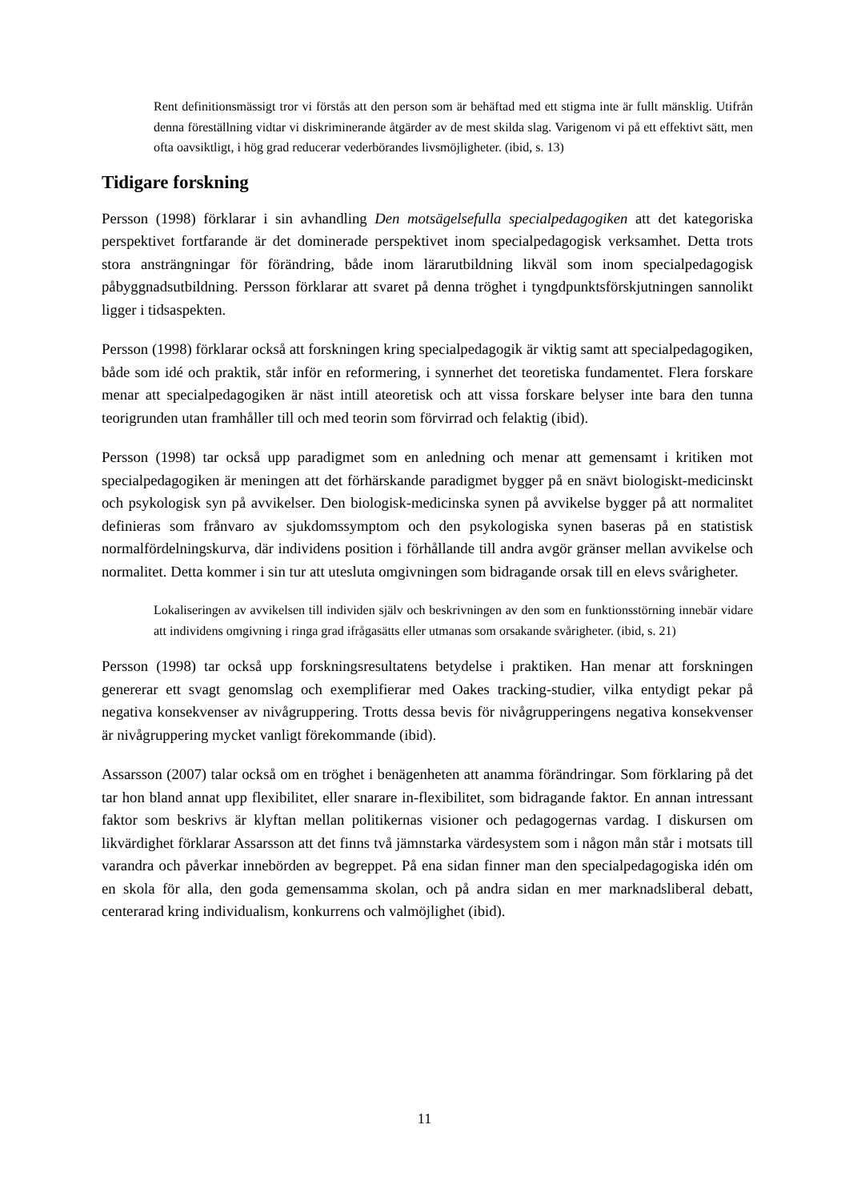Rent definitionsmässigt tror vi förstås att den person som är behäftad med ett stigma inte är fullt mänsklig. Utifrån denna föreställning vidtar vi diskriminerande åtgärder av de mest skilda slag. Varigenom vi på ett effektivt sätt, men ofta oavsiktligt, i hög grad reducerar vederbörandes livsmöjligheter. (ibid, s. 13)
Tidigare forskning
Persson (1998) förklarar i sin avhandling Den motsägelsefulla specialpedagogiken att det kategoriska perspektivet fortfarande är det dominerade perspektivet inom specialpedagogisk verksamhet. Detta trots stora ansträngningar för förändring, både inom lärarutbildning likväl som inom specialpedagogisk påbyggnadsutbildning. Persson förklarar att svaret på denna tröghet i tyngdpunktsförskjutningen sannolikt ligger i tidsaspekten.
Persson (1998) förklarar också att forskningen kring specialpedagogik är viktig samt att specialpedagogiken, både som idé och praktik, står inför en reformering, i synnerhet det teoretiska fundamentet. Flera forskare menar att specialpedagogiken är näst intill ateoretisk och att vissa forskare belyser inte bara den tunna teorigrunden utan framhåller till och med teorin som förvirrad och felaktig (ibid).
Persson (1998) tar också upp paradigmet som en anledning och menar att gemensamt i kritiken mot specialpedagogiken är meningen att det förhärskande paradigmet bygger på en snävt biologiskt-medicinskt och psykologisk syn på avvikelser. Den biologisk-medicinska synen på avvikelse bygger på att normalitet definieras som frånvaro av sjukdomssymptom och den psykologiska synen baseras på en statistisk normalfördelningskurva, där individens position i förhållande till andra avgör gränser mellan avvikelse och normalitet. Detta kommer i sin tur att utesluta omgivningen som bidragande orsak till en elevs svårigheter.
Lokaliseringen av avvikelsen till individen själv och beskrivningen av den som en funktionsstörning innebär vidare att individens omgivning i ringa grad ifrågasätts eller utmanas som orsakande svårigheter. (ibid, s. 21)
Persson (1998) tar också upp forskningsresultatens betydelse i praktiken. Han menar att forskningen genererar ett svagt genomslag och exemplifierar med Oakes tracking-studier, vilka entydigt pekar på negativa konsekvenser av nivågruppering. Trotts dessa bevis för nivågrupperingens negativa konsekvenser är nivågruppering mycket vanligt förekommande (ibid).
Assarsson (2007) talar också om en tröghet i benägenheten att anamma förändringar. Som förklaring på det tar hon bland annat upp flexibilitet, eller snarare in-flexibilitet, som bidragande faktor. En annan intressant faktor som beskrivs är klyftan mellan politikernas visioner och pedagogernas vardag. I diskursen om likvärdighet förklarar Assarsson att det finns två jämnstarka värdesystem som i någon mån står i motsats till varandra och påverkar innebörden av begreppet. På ena sidan finner man den specialpedagogiska idén om en skola för alla, den goda gemensamma skolan, och på andra sidan en mer marknadsliberal debatt, centerarad kring individualism, konkurrens och valmöjlighet (ibid).
11